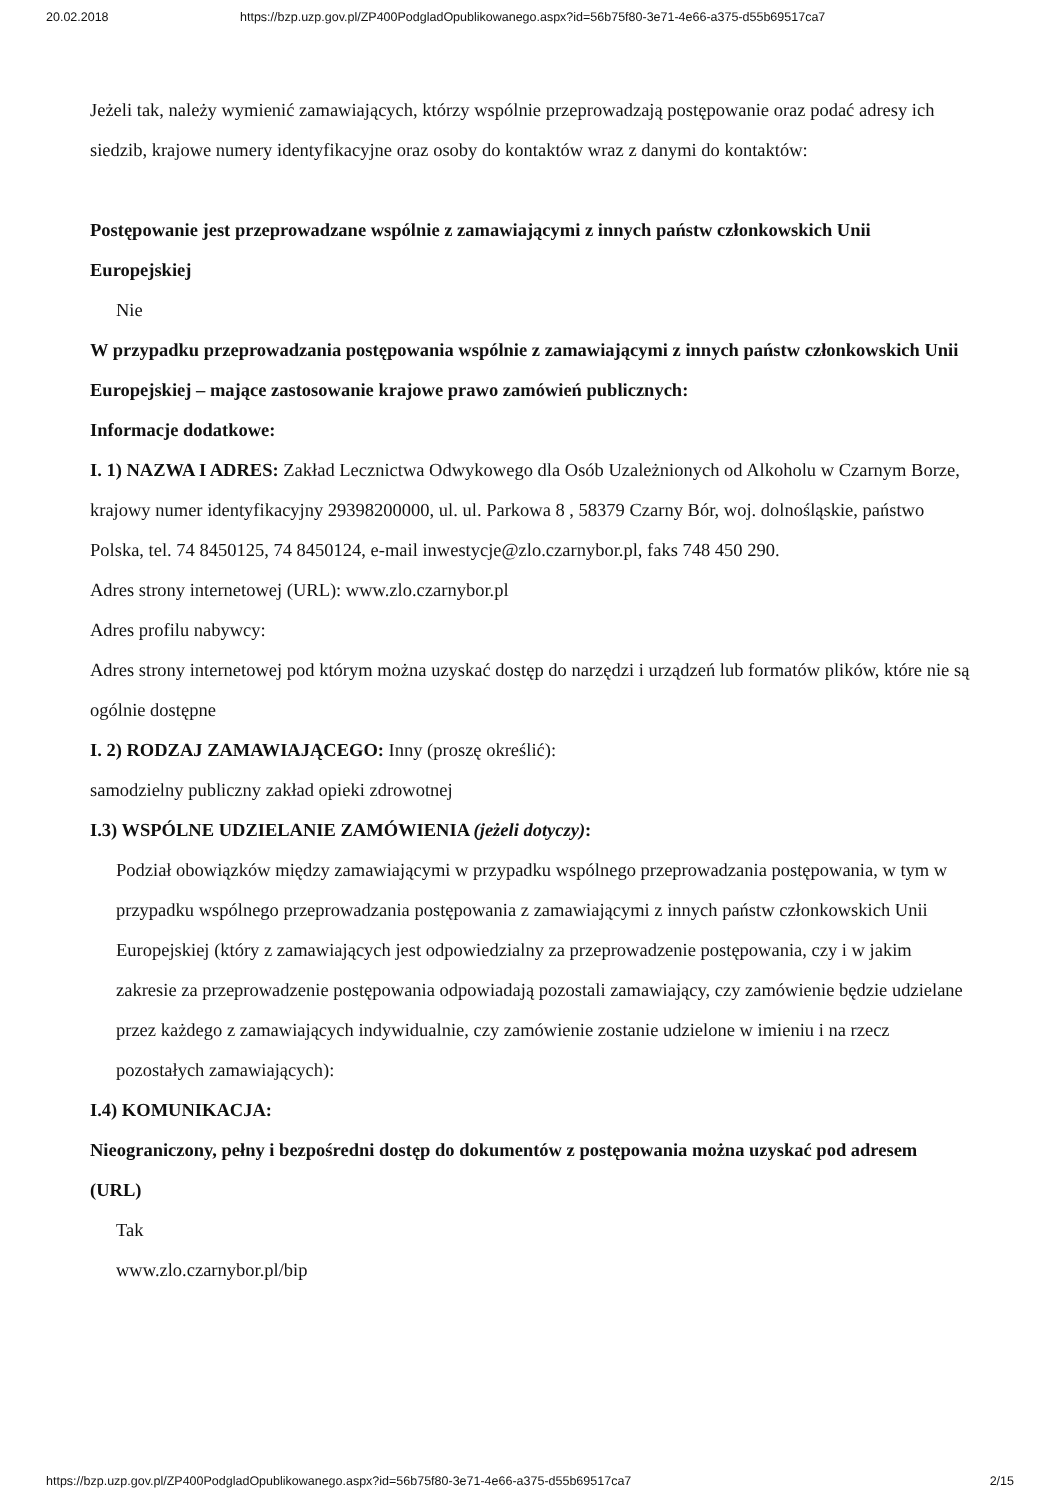20.02.2018 https://bzp.uzp.gov.pl/ZP400PodgladOpublikowanego.aspx?id=56b75f80-3e71-4e66-a375-d55b69517ca7
Jeżeli tak, należy wymienić zamawiających, którzy wspólnie przeprowadzają postępowanie oraz podać adresy ich siedzib, krajowe numery identyfikacyjne oraz osoby do kontaktów wraz z danymi do kontaktów:
Postępowanie jest przeprowadzane wspólnie z zamawiającymi z innych państw członkowskich Unii Europejskiej
Nie
W przypadku przeprowadzania postępowania wspólnie z zamawiającymi z innych państw członkowskich Unii Europejskiej – mające zastosowanie krajowe prawo zamówień publicznych:
Informacje dodatkowe:
I. 1) NAZWA I ADRES: Zakład Lecznictwa Odwykowego dla Osób Uzależnionych od Alkoholu w Czarnym Borze, krajowy numer identyfikacyjny 29398200000, ul. ul. Parkowa 8 , 58379 Czarny Bór, woj. dolnośląskie, państwo Polska, tel. 74 8450125, 74 8450124, e-mail inwestycje@zlo.czarnybor.pl, faks 748 450 290.
Adres strony internetowej (URL): www.zlo.czarnybor.pl
Adres profilu nabywcy:
Adres strony internetowej pod którym można uzyskać dostęp do narzędzi i urządzeń lub formatów plików, które nie są ogólnie dostępne
I. 2) RODZAJ ZAMAWIAJĄCEGO: Inny (proszę określić):
samodzielny publiczny zakład opieki zdrowotnej
I.3) WSPÓLNE UDZIELANIE ZAMÓWIENIA (jeżeli dotyczy):
Podział obowiązków między zamawiającymi w przypadku wspólnego przeprowadzania postępowania, w tym w przypadku wspólnego przeprowadzania postępowania z zamawiającymi z innych państw członkowskich Unii Europejskiej (który z zamawiających jest odpowiedzialny za przeprowadzenie postępowania, czy i w jakim zakresie za przeprowadzenie postępowania odpowiadają pozostali zamawiający, czy zamówienie będzie udzielane przez każdego z zamawiających indywidualnie, czy zamówienie zostanie udzielone w imieniu i na rzecz pozostałych zamawiających):
I.4) KOMUNIKACJA:
Nieograniczony, pełny i bezpośredni dostęp do dokumentów z postępowania można uzyskać pod adresem (URL)
Tak
www.zlo.czarnybor.pl/bip
https://bzp.uzp.gov.pl/ZP400PodgladOpublikowanego.aspx?id=56b75f80-3e71-4e66-a375-d55b69517ca7 2/15